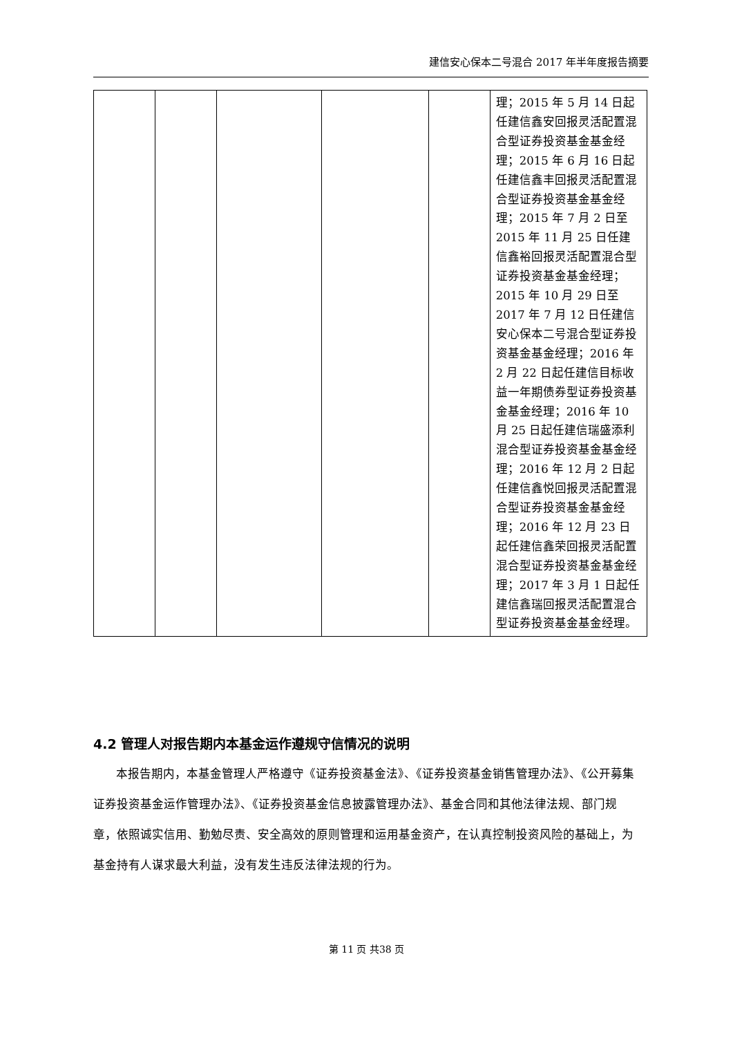建信安心保本二号混合 2017 年半年度报告摘要
| | | | | | 理；2015 年 5 月 14 日起任建信鑫安回报灵活配置混合型证券投资基金基金经理；2015 年 6 月 16 日起任建信鑫丰回报灵活配置混合型证券投资基金基金经理；2015 年 7 月 2 日至 2015 年 11 月 25 日任建信鑫裕回报灵活配置混合型证券投资基金基金经理；2015 年 10 月 29 日至 2017 年 7 月 12 日任建信安心保本二号混合型证券投资基金基金经理；2016 年 2 月 22 日起任建信目标收益一年期债券型证券投资基金基金经理；2016 年 10 月 25 日起任建信瑞盛添利混合型证券投资基金基金经理；2016 年 12 月 2 日起任建信鑫悦回报灵活配置混合型证券投资基金基金经理；2016 年 12 月 23 日起任建信鑫荣回报灵活配置混合型证券投资基金基金经理；2017 年 3 月 1 日起任建信鑫瑞回报灵活配置混合型证券投资基金基金经理。 |
4.2 管理人对报告期内本基金运作遵规守信情况的说明
本报告期内，本基金管理人严格遵守《证券投资基金法》、《证券投资基金销售管理办法》、《公开募集证券投资基金运作管理办法》、《证券投资基金信息披露管理办法》、基金合同和其他法律法规、部门规章，依照诚实信用、勤勉尽责、安全高效的原则管理和运用基金资产，在认真控制投资风险的基础上，为基金持有人谋求最大利益，没有发生违反法律法规的行为。
第 11 页 共38 页